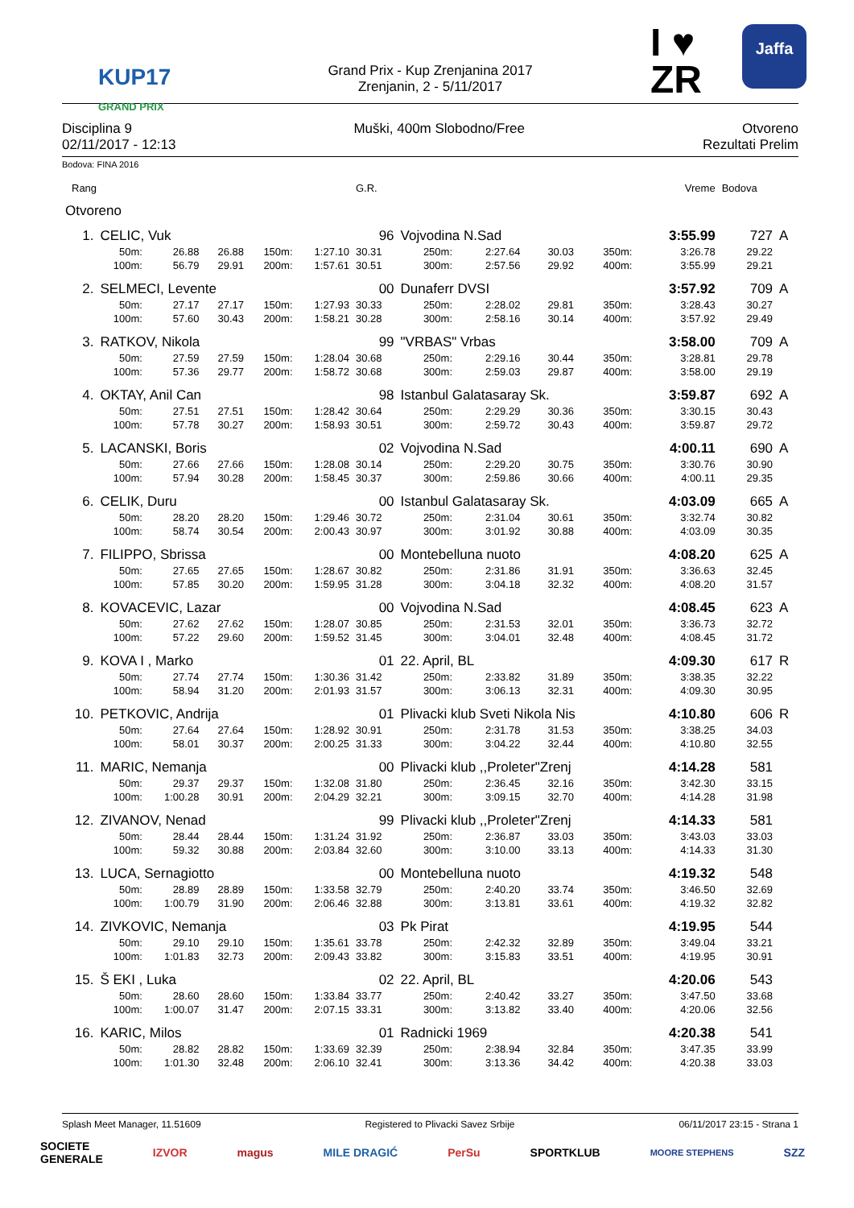KUP17
GRAND PRIX
Grand Prix - Kup Zrenjanina 2017
Zrenjanin, 2 - 5/11/2017
I ♥
ZR
Jaffa
Disciplina 9
02/11/2017 - 12:13
Muški, 400m Slobodno/Free Otvoreno
Rezultati Prelim
Bodova: FINA 2016
| Rang | | | | | | G.R. | | | | | | Vreme | Bodova | |
| Otvoreno | | | | | | | | | | | | | | |
| 1. | CELIC, Vuk | | | | | 96 | Vojvodina N.Sad | | | | | 3:55.99 | 727 | A |
| | 50m: | 26.88 | 26.88 | 150m: | 1:27.10 | 30.31 | 250m: | 2:27.64 | 30.03 | 350m: | | 3:26.78 | 29.22 | |
| | 100m: | 56.79 | 29.91 | 200m: | 1:57.61 | 30.51 | 300m: | 2:57.56 | 29.92 | 400m: | | 3:55.99 | 29.21 | |
| 2. | SELMECI, Levente | | | | | 00 | Dunaferr DVSI | | | | | 3:57.92 | 709 | A |
| | 50m: | 27.17 | 27.17 | 150m: | 1:27.93 | 30.33 | 250m: | 2:28.02 | 29.81 | 350m: | | 3:28.43 | 30.27 | |
| | 100m: | 57.60 | 30.43 | 200m: | 1:58.21 | 30.28 | 300m: | 2:58.16 | 30.14 | 400m: | | 3:57.92 | 29.49 | |
| 3. | RATKOV, Nikola | | | | | 99 | "VRBAS" Vrbas | | | | | 3:58.00 | 709 | A |
| | 50m: | 27.59 | 27.59 | 150m: | 1:28.04 | 30.68 | 250m: | 2:29.16 | 30.44 | 350m: | | 3:28.81 | 29.78 | |
| | 100m: | 57.36 | 29.77 | 200m: | 1:58.72 | 30.68 | 300m: | 2:59.03 | 29.87 | 400m: | | 3:58.00 | 29.19 | |
| 4. | OKTAY, Anil Can | | | | | 98 | Istanbul Galatasaray Sk. | | | | | 3:59.87 | 692 | A |
| | 50m: | 27.51 | 27.51 | 150m: | 1:28.42 | 30.64 | 250m: | 2:29.29 | 30.36 | 350m: | | 3:30.15 | 30.43 | |
| | 100m: | 57.78 | 30.27 | 200m: | 1:58.93 | 30.51 | 300m: | 2:59.72 | 30.43 | 400m: | | 3:59.87 | 29.72 | |
| 5. | LACANSKI, Boris | | | | | 02 | Vojvodina N.Sad | | | | | 4:00.11 | 690 | A |
| | 50m: | 27.66 | 27.66 | 150m: | 1:28.08 | 30.14 | 250m: | 2:29.20 | 30.75 | 350m: | | 3:30.76 | 30.90 | |
| | 100m: | 57.94 | 30.28 | 200m: | 1:58.45 | 30.37 | 300m: | 2:59.86 | 30.66 | 400m: | | 4:00.11 | 29.35 | |
| 6. | CELIK, Duru | | | | | 00 | Istanbul Galatasaray Sk. | | | | | 4:03.09 | 665 | A |
| | 50m: | 28.20 | 28.20 | 150m: | 1:29.46 | 30.72 | 250m: | 2:31.04 | 30.61 | 350m: | | 3:32.74 | 30.82 | |
| | 100m: | 58.74 | 30.54 | 200m: | 2:00.43 | 30.97 | 300m: | 3:01.92 | 30.88 | 400m: | | 4:03.09 | 30.35 | |
| 7. | FILIPPO, Sbrissa | | | | | 00 | Montebelluna nuoto | | | | | 4:08.20 | 625 | A |
| | 50m: | 27.65 | 27.65 | 150m: | 1:28.67 | 30.82 | 250m: | 2:31.86 | 31.91 | 350m: | | 3:36.63 | 32.45 | |
| | 100m: | 57.85 | 30.20 | 200m: | 1:59.95 | 31.28 | 300m: | 3:04.18 | 32.32 | 400m: | | 4:08.20 | 31.57 | |
| 8. | KOVACEVIC, Lazar | | | | | 00 | Vojvodina N.Sad | | | | | 4:08.45 | 623 | A |
| | 50m: | 27.62 | 27.62 | 150m: | 1:28.07 | 30.85 | 250m: | 2:31.53 | 32.01 | 350m: | | 3:36.73 | 32.72 | |
| | 100m: | 57.22 | 29.60 | 200m: | 1:59.52 | 31.45 | 300m: | 3:04.01 | 32.48 | 400m: | | 4:08.45 | 31.72 | |
| 9. | KOVA I , Marko | | | | | 01 | 22. April, BL | | | | | 4:09.30 | 617 | R |
| | 50m: | 27.74 | 27.74 | 150m: | 1:30.36 | 31.42 | 250m: | 2:33.82 | 31.89 | 350m: | | 3:38.35 | 32.22 | |
| | 100m: | 58.94 | 31.20 | 200m: | 2:01.93 | 31.57 | 300m: | 3:06.13 | 32.31 | 400m: | | 4:09.30 | 30.95 | |
| 10. | PETKOVIC, Andrija | | | | | 01 | Plivacki klub Sveti Nikola Nis | | | | | 4:10.80 | 606 | R |
| | 50m: | 27.64 | 27.64 | 150m: | 1:28.92 | 30.91 | 250m: | 2:31.78 | 31.53 | 350m: | | 3:38.25 | 34.03 | |
| | 100m: | 58.01 | 30.37 | 200m: | 2:00.25 | 31.33 | 300m: | 3:04.22 | 32.44 | 400m: | | 4:10.80 | 32.55 | |
| 11. | MARIC, Nemanja | | | | | 00 | Plivacki klub ,,Proleter"Zrenj | | | | | 4:14.28 | 581 | |
| | 50m: | 29.37 | 29.37 | 150m: | 1:32.08 | 31.80 | 250m: | 2:36.45 | 32.16 | 350m: | | 3:42.30 | 33.15 | |
| | 100m: | 1:00.28 | 30.91 | 200m: | 2:04.29 | 32.21 | 300m: | 3:09.15 | 32.70 | 400m: | | 4:14.28 | 31.98 | |
| 12. | ZIVANOV, Nenad | | | | | 99 | Plivacki klub ,,Proleter"Zrenj | | | | | 4:14.33 | 581 | |
| | 50m: | 28.44 | 28.44 | 150m: | 1:31.24 | 31.92 | 250m: | 2:36.87 | 33.03 | 350m: | | 3:43.03 | 33.03 | |
| | 100m: | 59.32 | 30.88 | 200m: | 2:03.84 | 32.60 | 300m: | 3:10.00 | 33.13 | 400m: | | 4:14.33 | 31.30 | |
| 13. | LUCA, Sernagiotto | | | | | 00 | Montebelluna nuoto | | | | | 4:19.32 | 548 | |
| | 50m: | 28.89 | 28.89 | 150m: | 1:33.58 | 32.79 | 250m: | 2:40.20 | 33.74 | 350m: | | 3:46.50 | 32.69 | |
| | 100m: | 1:00.79 | 31.90 | 200m: | 2:06.46 | 32.88 | 300m: | 3:13.81 | 33.61 | 400m: | | 4:19.32 | 32.82 | |
| 14. | ZIVKOVIC, Nemanja | | | | | 03 | Pk Pirat | | | | | 4:19.95 | 544 | |
| | 50m: | 29.10 | 29.10 | 150m: | 1:35.61 | 33.78 | 250m: | 2:42.32 | 32.89 | 350m: | | 3:49.04 | 33.21 | |
| | 100m: | 1:01.83 | 32.73 | 200m: | 2:09.43 | 33.82 | 300m: | 3:15.83 | 33.51 | 400m: | | 4:19.95 | 30.91 | |
| 15. | Š EKI , Luka | | | | | 02 | 22. April, BL | | | | | 4:20.06 | 543 | |
| | 50m: | 28.60 | 28.60 | 150m: | 1:33.84 | 33.77 | 250m: | 2:40.42 | 33.27 | 350m: | | 3:47.50 | 33.68 | |
| | 100m: | 1:00.07 | 31.47 | 200m: | 2:07.15 | 33.31 | 300m: | 3:13.82 | 33.40 | 400m: | | 4:20.06 | 32.56 | |
| 16. | KARIC, Milos | | | | | 01 | Radnicki 1969 | | | | | 4:20.38 | 541 | |
| | 50m: | 28.82 | 28.82 | 150m: | 1:33.69 | 32.39 | 250m: | 2:38.94 | 32.84 | 350m: | | 3:47.35 | 33.99 | |
| | 100m: | 1:01.30 | 32.48 | 200m: | 2:06.10 | 32.41 | 300m: | 3:13.36 | 34.42 | 400m: | | 4:20.38 | 33.03 | |
Splash Meet Manager, 11.51609 Registered to Plivacki Savez Srbije 06/11/2017 23:15 - Strana 1
SOCIETE
GENERALE IZVOR magus MILE DRAGIĆ PerSu SPORTKLUB MOORE STEPHENS SZZ